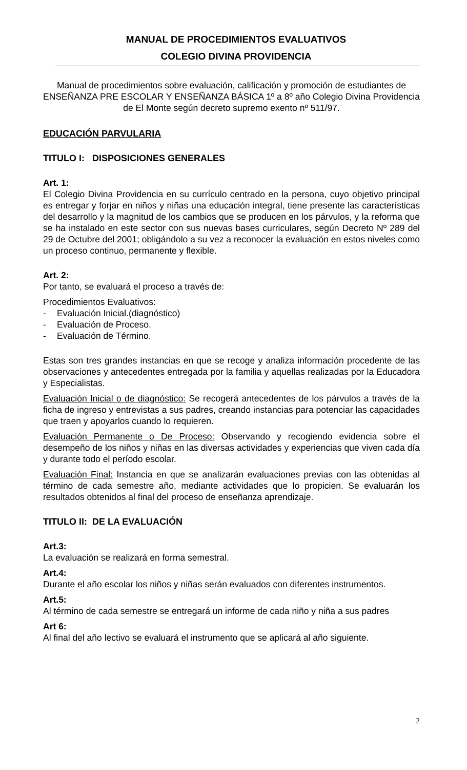MANUAL DE PROCEDIMIENTOS EVALUATIVOS
COLEGIO DIVINA PROVIDENCIA
Manual de procedimientos sobre evaluación, calificación y promoción de estudiantes de ENSEÑANZA PRE ESCOLAR Y ENSEÑANZA BÁSICA 1º a 8º año Colegio Divina Providencia de El Monte según decreto supremo exento nº 511/97.
EDUCACIÓN PARVULARIA
TITULO I: DISPOSICIONES GENERALES
Art. 1:
El Colegio Divina Providencia en su currículo centrado en la persona, cuyo objetivo principal es entregar y forjar en niños y niñas una educación integral, tiene presente las características del desarrollo y la magnitud de los cambios que se producen en los párvulos, y la reforma que se ha instalado en este sector con sus nuevas bases curriculares, según Decreto Nº 289 del 29 de Octubre del 2001; obligándolo a su vez a reconocer la evaluación en estos niveles como un proceso continuo, permanente y flexible.
Art. 2:
Por tanto, se evaluará el proceso a través de:
Procedimientos Evaluativos:
- Evaluación Inicial.(diagnóstico)
- Evaluación de Proceso.
- Evaluación de Término.
Estas son tres grandes instancias en que se recoge y analiza información procedente de las observaciones y antecedentes entregada por la familia y aquellas realizadas por la Educadora y Especialistas.
Evaluación Inicial o de diagnóstico: Se recogerá antecedentes de los párvulos a través de la ficha de ingreso y entrevistas a sus padres, creando instancias para potenciar las capacidades que traen y apoyarlos cuando lo requieren.
Evaluación Permanente o De Proceso: Observando y recogiendo evidencia sobre el desempeño de los niños y niñas en las diversas actividades y experiencias que viven cada día y durante todo el período escolar.
Evaluación Final: Instancia en que se analizarán evaluaciones previas con las obtenidas al término de cada semestre año, mediante actividades que lo propicien. Se evaluarán los resultados obtenidos al final del proceso de enseñanza aprendizaje.
TITULO II: DE LA EVALUACIÓN
Art.3:
La evaluación se realizará en forma semestral.
Art.4:
Durante el año escolar los niños y niñas serán evaluados con diferentes instrumentos.
Art.5:
Al término de cada semestre se entregará un informe de cada niño y niña a sus padres
Art 6:
Al final del año lectivo se evaluará el instrumento que se aplicará al año siguiente.
2